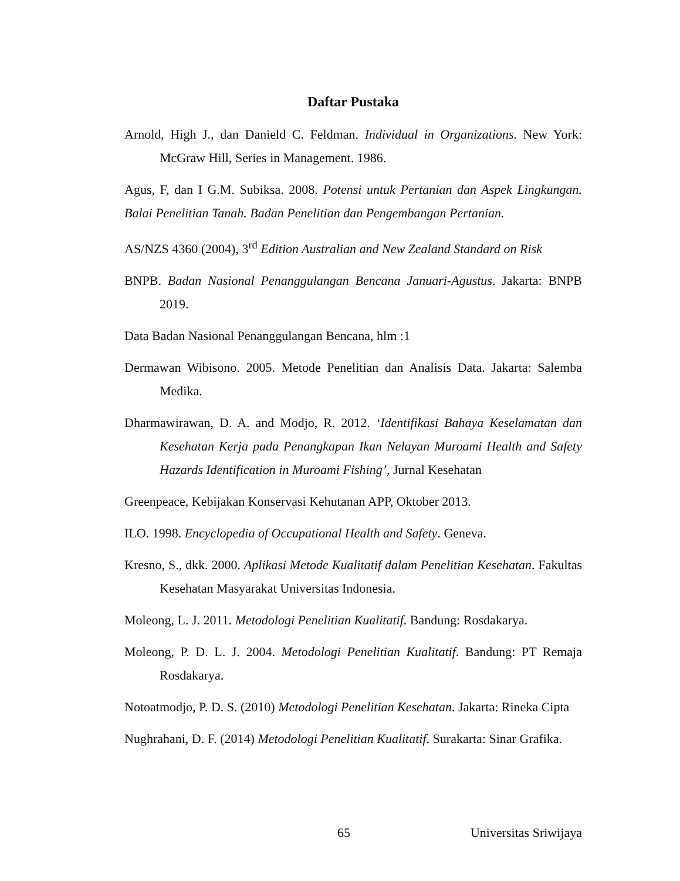Daftar Pustaka
Arnold, High J., dan Danield C. Feldman. Individual in Organizations. New York: McGraw Hill, Series in Management. 1986.
Agus, F, dan I G.M. Subiksa. 2008. Potensi untuk Pertanian dan Aspek Lingkungan. Balai Penelitian Tanah. Badan Penelitian dan Pengembangan Pertanian.
AS/NZS 4360 (2004), 3<sup>rd</sup> Edition Australian and New Zealand Standard on Risk
BNPB. Badan Nasional Penanggulangan Bencana Januari-Agustus. Jakarta: BNPB 2019.
Data Badan Nasional Penanggulangan Bencana, hlm :1
Dermawan Wibisono. 2005. Metode Penelitian dan Analisis Data. Jakarta: Salemba Medika.
Dharmawirawan, D. A. and Modjo, R. 2012. ‘Identifikasi Bahaya Keselamatan dan Kesehatan Kerja pada Penangkapan Ikan Nelayan Muroami Health and Safety Hazards Identification in Muroami Fishing’, Jurnal Kesehatan
Greenpeace, Kebijakan Konservasi Kehutanan APP, Oktober 2013.
ILO. 1998. Encyclopedia of Occupational Health and Safety. Geneva.
Kresno, S., dkk. 2000. Aplikasi Metode Kualitatif dalam Penelitian Kesehatan. Fakultas Kesehatan Masyarakat Universitas Indonesia.
Moleong, L. J. 2011. Metodologi Penelitian Kualitatif. Bandung: Rosdakarya.
Moleong, P. D. L. J. 2004. Metodologi Penelitian Kualitatif. Bandung: PT Remaja Rosdakarya.
Notoatmodjo, P. D. S. (2010) Metodologi Penelitian Kesehatan. Jakarta: Rineka Cipta
Nughrahani, D. F. (2014) Metodologi Penelitian Kualitatif. Surakarta: Sinar Grafika.
65 Universitas Sriwijaya